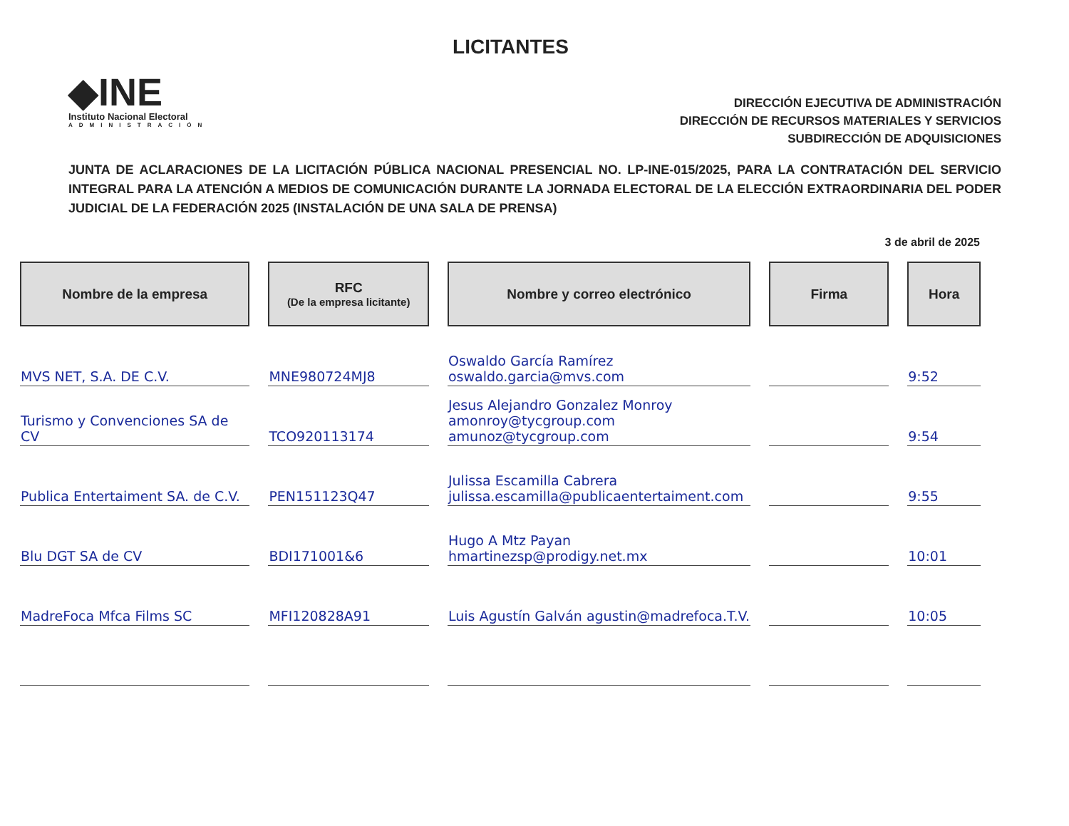LICITANTES
◆INE
Instituto Nacional Electoral
ADMINISTRACIÓN
DIRECCIÓN EJECUTIVA DE ADMINISTRACIÓN
DIRECCIÓN DE RECURSOS MATERIALES Y SERVICIOS
SUBDIRECCIÓN DE ADQUISICIONES
JUNTA DE ACLARACIONES DE LA LICITACIÓN PÚBLICA NACIONAL PRESENCIAL NO. LP-INE-015/2025, PARA LA CONTRATACIÓN DEL SERVICIO INTEGRAL PARA LA ATENCIÓN A MEDIOS DE COMUNICACIÓN DURANTE LA JORNADA ELECTORAL DE LA ELECCIÓN EXTRAORDINARIA DEL PODER JUDICIAL DE LA FEDERACIÓN 2025 (INSTALACIÓN DE UNA SALA DE PRENSA)
3 de abril de 2025
| Nombre de la empresa | RFC (De la empresa licitante) | Nombre y correo electrónico | Firma | Hora |
| --- | --- | --- | --- | --- |
| MVS NET, S.A. DE C.V. | MNE980724MJ8 | Oswaldo García Ramírez oswaldo.garcia@mvs.com | | 9:52 |
| Turismo y Convenciones SA de CV | TCO920113174 | Jesus Alejandro Gonzalez Monroy amonroy@tycgroup.com amunoz@tycgroup.com | | 9:54 |
| Publica Entertaiment SA. de C.V. | PEN151123Q47 | Julissa Escamilla Cabrera julissa.escamilla@publicaentertaiment.com | | 9:55 |
| Blu DGT SA de CV | BDI171001&6 | Hugo A Mtz Payan hmartinezsp@prodigy.net.mx | | 10:01 |
| MadreFoca Mfca Films SC | MFI120828A91 | Luis Agustín Galván agustin@madrefoca.T.V. | | 10:05 |